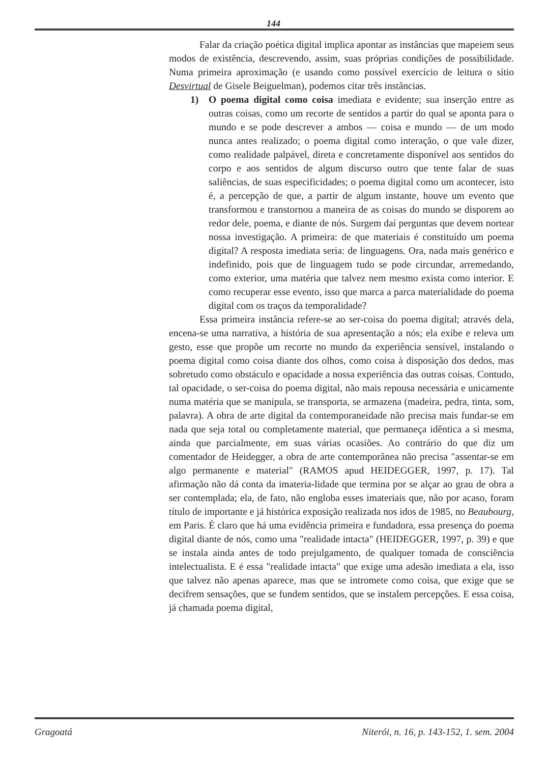144
Falar da criação poética digital implica apontar as instâncias que mapeiem seus modos de existência, descrevendo, assim, suas próprias condições de possibilidade. Numa primeira aproximação (e usando como possível exercício de leitura o sítio Desvirtual de Gisele Beiguelman), podemos citar três instâncias.
1) O poema digital como coisa imediata e evidente; sua inserção entre as outras coisas, como um recorte de sentidos a partir do qual se aponta para o mundo e se pode descrever a ambos — coisa e mundo — de um modo nunca antes realizado; o poema digital como interação, o que vale dizer, como realidade palpável, direta e concretamente disponível aos sentidos do corpo e aos sentidos de algum discurso outro que tente falar de suas saliências, de suas especificidades; o poema digital como um acontecer, isto é, a percepção de que, a partir de algum instante, houve um evento que transformou e transtornou a maneira de as coisas do mundo se disporem ao redor dele, poema, e diante de nós. Surgem daí perguntas que devem nortear nossa investigação. A primeira: de que materiais é constituído um poema digital? A resposta imediata seria: de linguagens. Ora, nada mais genérico e indefinido, pois que de linguagem tudo se pode circundar, arremedando, como exterior, uma matéria que talvez nem mesmo exista como interior. E como recuperar esse evento, isso que marca a parca materialidade do poema digital com os traços da temporalidade?
Essa primeira instância refere-se ao ser-coisa do poema digital; através dela, encena-se uma narrativa, a história de sua apresentação a nós; ela exibe e releva um gesto, esse que propõe um recorte no mundo da experiência sensível, instalando o poema digital como coisa diante dos olhos, como coisa à disposição dos dedos, mas sobretudo como obstáculo e opacidade a nossa experiência das outras coisas. Contudo, tal opacidade, o ser-coisa do poema digital, não mais repousa necessária e unicamente numa matéria que se manipula, se transporta, se armazena (madeira, pedra, tinta, som, palavra). A obra de arte digital da contemporaneidade não precisa mais fundar-se em nada que seja total ou completamente material, que permaneça idêntica a si mesma, ainda que parcialmente, em suas várias ocasiões. Ao contrário do que diz um comentador de Heidegger, a obra de arte contemporânea não precisa "assentar-se em algo permanente e material" (RAMOS apud HEIDEGGER, 1997, p. 17). Tal afirmação não dá conta da imateria-lidade que termina por se alçar ao grau de obra a ser contemplada; ela, de fato, não engloba esses imateriais que, não por acaso, foram título de importante e já histórica exposição realizada nos idos de 1985, no Beaubourg, em Paris. É claro que há uma evidência primeira e fundadora, essa presença do poema digital diante de nós, como uma "realidade intacta" (HEIDEGGER, 1997, p. 39) e que se instala ainda antes de todo prejulgamento, de qualquer tomada de consciência intelectualista. E é essa "realidade intacta" que exige uma adesão imediata a ela, isso que talvez não apenas aparece, mas que se intromete como coisa, que exige que se decifrem sensações, que se fundem sentidos, que se instalem percepções. E essa coisa, já chamada poema digital,
Gragoatá Niterói, n. 16, p. 143-152, 1. sem. 2004